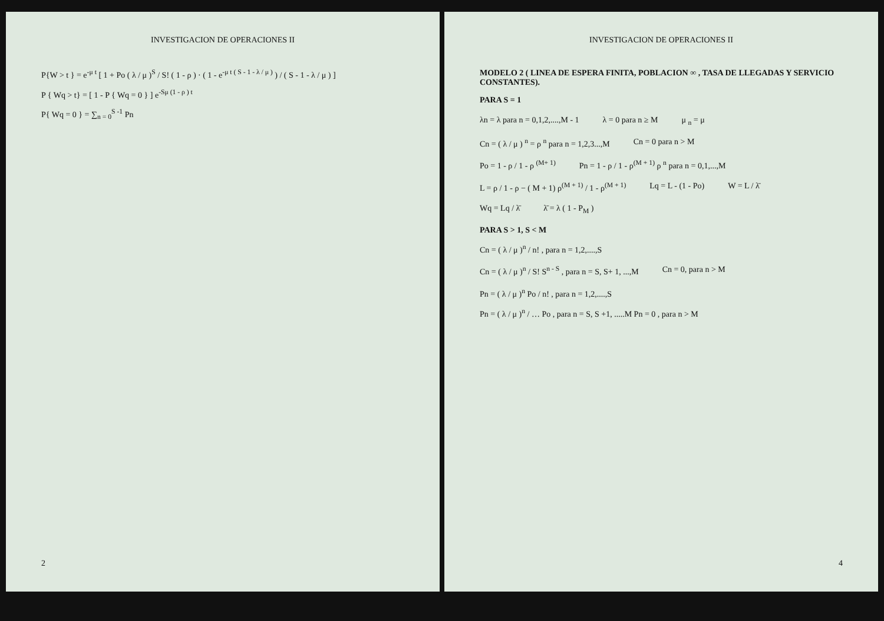INVESTIGACION DE OPERACIONES II
P{W > t } = e<sup>-μ t</sup> [ 1 + Po ( λ / μ )<sup>S</sup> / S! ( 1 - ρ ) · ( 1 - e<sup>-μ t ( S - 1 - λ / μ )</sup> ) / ( S - 1 - λ / μ ) ]
P { Wq > t} = [ 1 - P { Wq = 0 } ] e<sup>-Sμ (1 - ρ ) t</sup>
P{ Wq = 0 } = ∑<sub>n = 0</sub><sup>S -1</sup> Pn
2
INVESTIGACION DE OPERACIONES II
MODELO 2 ( LINEA DE ESPERA FINITA, POBLACION ∞ , TASA DE LLEGADAS Y SERVICIO CONSTANTES).
PARA S = 1
λn = λ para n = 0,1,2,....,M - 1 λ = 0 para n ≥ M μ <sub>n</sub> = μ
Cn = ( λ / μ ) <sup>n</sup> = ρ <sup>n</sup> para n = 1,2,3...,M Cn = 0 para n > M
Po = 1 - ρ / 1 - ρ <sup>(M+ 1)</sup> Pn = 1 - ρ / 1 - ρ<sup>(M + 1)</sup> ρ <sup>n</sup> para n = 0,1,...,M
L = ρ / 1 - ρ − ( M + 1) ρ<sup>(M + 1)</sup> / 1 - ρ<sup>(M + 1)</sup> Lq = L - (1 - Po) W = L / λ̄
Wq = Lq / λ̄ λ̄ = λ ( 1 - P<sub>M</sub> )
PARA S > 1, S < M
Cn = ( λ / μ )<sup>n</sup> / n! , para n = 1,2,....,S
Cn = ( λ / μ )<sup>n</sup> / S! S<sup>n - S</sup> , para n = S, S+ 1, ...,M Cn = 0, para n > M
Pn = ( λ / μ )<sup>n</sup> Po / n! , para n = 1,2,....,S
Pn = ( λ / μ )<sup>n</sup> / … Po , para n = S, S +1, .....M Pn = 0 , para n > M
4